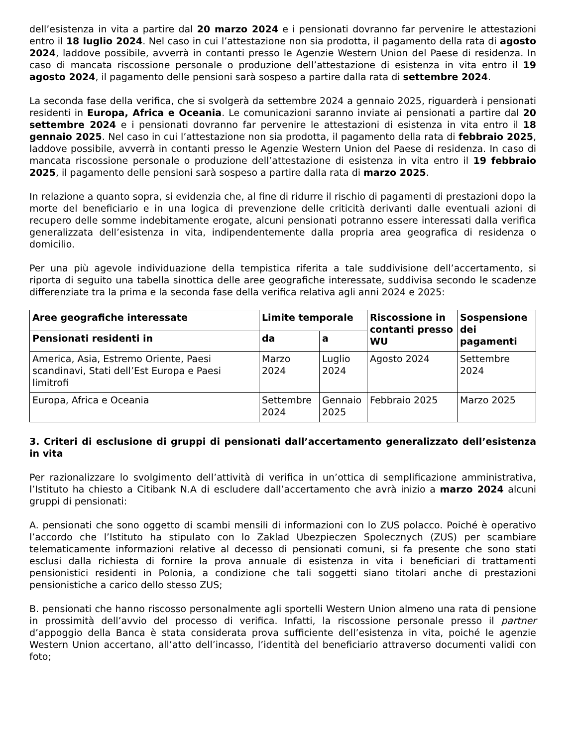dell’esistenza in vita a partire dal 20 marzo 2024 e i pensionati dovranno far pervenire le attestazioni entro il 18 luglio 2024. Nel caso in cui l’attestazione non sia prodotta, il pagamento della rata di agosto 2024, laddove possibile, avverrà in contanti presso le Agenzie Western Union del Paese di residenza. In caso di mancata riscossione personale o produzione dell’attestazione di esistenza in vita entro il 19 agosto 2024, il pagamento delle pensioni sarà sospeso a partire dalla rata di settembre 2024.
La seconda fase della verifica, che si svolgerà da settembre 2024 a gennaio 2025, riguarderà i pensionati residenti in Europa, Africa e Oceania. Le comunicazioni saranno inviate ai pensionati a partire dal 20 settembre 2024 e i pensionati dovranno far pervenire le attestazioni di esistenza in vita entro il 18 gennaio 2025. Nel caso in cui l’attestazione non sia prodotta, il pagamento della rata di febbraio 2025, laddove possibile, avverrà in contanti presso le Agenzie Western Union del Paese di residenza. In caso di mancata riscossione personale o produzione dell’attestazione di esistenza in vita entro il 19 febbraio 2025, il pagamento delle pensioni sarà sospeso a partire dalla rata di marzo 2025.
In relazione a quanto sopra, si evidenzia che, al fine di ridurre il rischio di pagamenti di prestazioni dopo la morte del beneficiario e in una logica di prevenzione delle criticità derivanti dalle eventuali azioni di recupero delle somme indebitamente erogate, alcuni pensionati potranno essere interessati dalla verifica generalizzata dell’esistenza in vita, indipendentemente dalla propria area geografica di residenza o domicilio.
Per una più agevole individuazione della tempistica riferita a tale suddivisione dell’accertamento, si riporta di seguito una tabella sinottica delle aree geografiche interessate, suddivisa secondo le scadenze differenziate tra la prima e la seconda fase della verifica relativa agli anni 2024 e 2025:
| Aree geografiche interessate | Limite temporale | | Riscossione in contanti presso WU | Sospensione dei pagamenti |
| --- | --- | --- | --- | --- |
| Pensionati residenti in | da | a | | |
| America, Asia, Estremo Oriente, Paesi scandinavi, Stati dell’Est Europa e Paesi limitrofi | Marzo 2024 | Luglio 2024 | Agosto 2024 | Settembre 2024 |
| Europa, Africa e Oceania | Settembre 2024 | Gennaio 2025 | Febbraio 2025 | Marzo 2025 |
3. Criteri di esclusione di gruppi di pensionati dall’accertamento generalizzato dell’esistenza in vita
Per razionalizzare lo svolgimento dell’attività di verifica in un’ottica di semplificazione amministrativa, l’Istituto ha chiesto a Citibank N.A di escludere dall’accertamento che avrà inizio a marzo 2024 alcuni gruppi di pensionati:
A. pensionati che sono oggetto di scambi mensili di informazioni con lo ZUS polacco. Poiché è operativo l’accordo che l’Istituto ha stipulato con lo Zaklad Ubezpieczen Spolecznych (ZUS) per scambiare telematicamente informazioni relative al decesso di pensionati comuni, si fa presente che sono stati esclusi dalla richiesta di fornire la prova annuale di esistenza in vita i beneficiari di trattamenti pensionistici residenti in Polonia, a condizione che tali soggetti siano titolari anche di prestazioni pensionistiche a carico dello stesso ZUS;
B. pensionati che hanno riscosso personalmente agli sportelli Western Union almeno una rata di pensione in prossimità dell’avvio del processo di verifica. Infatti, la riscossione personale presso il partner d’appoggio della Banca è stata considerata prova sufficiente dell’esistenza in vita, poiché le agenzie Western Union accertano, all’atto dell’incasso, l’identità del beneficiario attraverso documenti validi con foto;